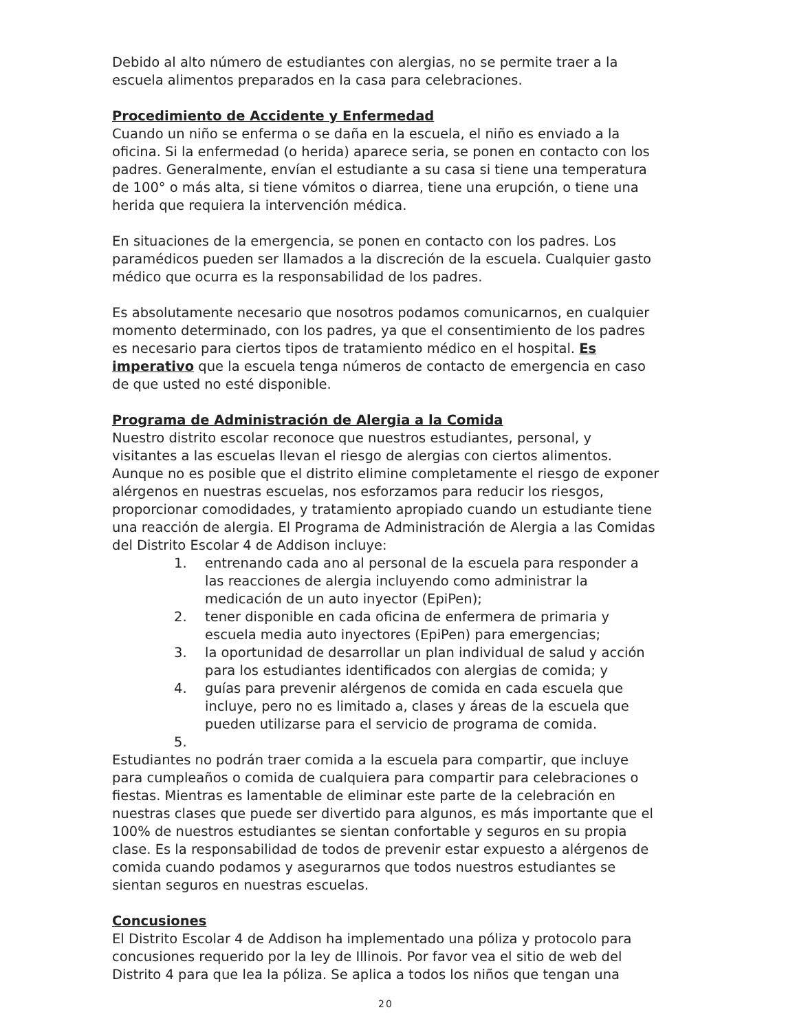Debido al alto número de estudiantes con alergias, no se permite traer a la escuela alimentos preparados en la casa para celebraciones.
Procedimiento de Accidente y Enfermedad
Cuando un niño se enferma o se daña en la escuela, el niño es enviado a la oficina. Si la enfermedad (o herida) aparece seria, se ponen en contacto con los padres. Generalmente, envían el estudiante a su casa si tiene una temperatura de 100° o más alta, si tiene vómitos o diarrea, tiene una erupción, o tiene una herida que requiera la intervención médica.
En situaciones de la emergencia, se ponen en contacto con los padres. Los paramédicos pueden ser llamados a la discreción de la escuela. Cualquier gasto médico que ocurra es la responsabilidad de los padres.
Es absolutamente necesario que nosotros podamos comunicarnos, en cualquier momento determinado, con los padres, ya que el consentimiento de los padres es necesario para ciertos tipos de tratamiento médico en el hospital. Es imperativo que la escuela tenga números de contacto de emergencia en caso de que usted no esté disponible.
Programa de Administración de Alergia a la Comida
Nuestro distrito escolar reconoce que nuestros estudiantes, personal, y visitantes a las escuelas llevan el riesgo de alergias con ciertos alimentos. Aunque no es posible que el distrito elimine completamente el riesgo de exponer alérgenos en nuestras escuelas, nos esforzamos para reducir los riesgos, proporcionar comodidades, y tratamiento apropiado cuando un estudiante tiene una reacción de alergia. El Programa de Administración de Alergia a las Comidas del Distrito Escolar 4 de Addison incluye:
1. entrenando cada ano al personal de la escuela para responder a las reacciones de alergia incluyendo como administrar la medicación de un auto inyector (EpiPen);
2. tener disponible en cada oficina de enfermera de primaria y escuela media auto inyectores (EpiPen) para emergencias;
3. la oportunidad de desarrollar un plan individual de salud y acción para los estudiantes identificados con alergias de comida; y
4. guías para prevenir alérgenos de comida en cada escuela que incluye, pero no es limitado a, clases y áreas de la escuela que pueden utilizarse para el servicio de programa de comida.
5.
Estudiantes no podrán traer comida a la escuela para compartir, que incluye para cumpleaños o comida de cualquiera para compartir para celebraciones o fiestas. Mientras es lamentable de eliminar este parte de la celebración en nuestras clases que puede ser divertido para algunos, es más importante que el 100% de nuestros estudiantes se sientan confortable y seguros en su propia clase. Es la responsabilidad de todos de prevenir estar expuesto a alérgenos de comida cuando podamos y asegurarnos que todos nuestros estudiantes se sientan seguros en nuestras escuelas.
Concusiones
El Distrito Escolar 4 de Addison ha implementado una póliza y protocolo para concusiones requerido por la ley de Illinois. Por favor vea el sitio de web del Distrito 4 para que lea la póliza. Se aplica a todos los niños que tengan una
20